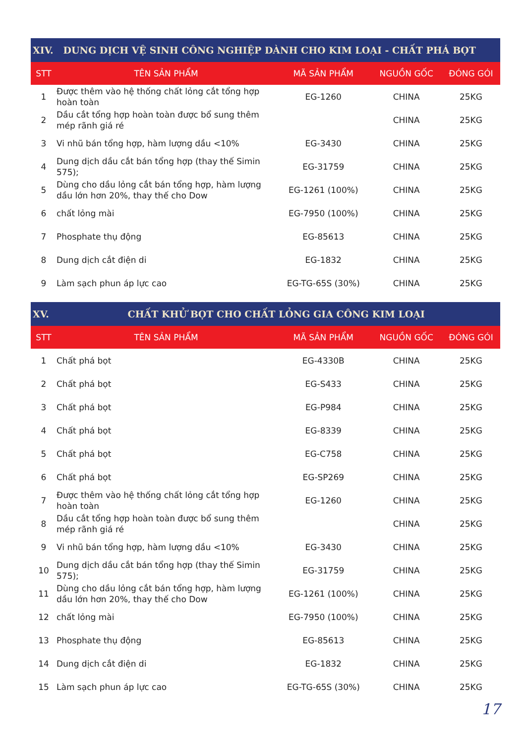| XIV. DUNG DỊCH VỆ SINH CÔNG NGHIỆP DÀNH CHO KIM LOẠI - CHẤT PHÁ BỌT | | | | |
| --- | --- | --- | --- | --- |
| STT | TÊN SẢN PHẨM | MÃ SẢN PHẨM | NGUỒN GỐC | ĐÓNG GÓI |
| 1 | Được thêm vào hệ thống chất lỏng cắt tổng hợp hoàn toàn | EG-1260 | CHINA | 25KG |
| 2 | Dầu cắt tổng hợp hoàn toàn được bổ sung thêm mép rãnh giá ré | | CHINA | 25KG |
| 3 | Vi nhũ bán tổng hợp, hàm lượng dầu <10% | EG-3430 | CHINA | 25KG |
| 4 | Dung dịch dầu cắt bán tổng hợp (thay thế Simin 575); | EG-31759 | CHINA | 25KG |
| 5 | Dùng cho dầu lỏng cắt bán tổng hợp, hàm lượng dầu lớn hơn 20%, thay thế cho Dow | EG-1261 (100%) | CHINA | 25KG |
| 6 | chất lỏng mài | EG-7950 (100%) | CHINA | 25KG |
| 7 | Phosphate thụ động | EG-85613 | CHINA | 25KG |
| 8 | Dung dịch cắt điện di | EG-1832 | CHINA | 25KG |
| 9 | Làm sạch phun áp lực cao | EG-TG-65S (30%) | CHINA | 25KG |
| XV. CHẤT KHỬ BỌT CHO CHẤT LỎNG GIA CÔNG KIM LOẠI | | | | |
| --- | --- | --- | --- | --- |
| STT | TÊN SẢN PHẨM | MÃ SẢN PHẨM | NGUỒN GỐC | ĐÓNG GÓI |
| 1 | Chất phá bọt | EG-4330B | CHINA | 25KG |
| 2 | Chất phá bọt | EG-S433 | CHINA | 25KG |
| 3 | Chất phá bọt | EG-P984 | CHINA | 25KG |
| 4 | Chất phá bọt | EG-8339 | CHINA | 25KG |
| 5 | Chất phá bọt | EG-C758 | CHINA | 25KG |
| 6 | Chất phá bọt | EG-SP269 | CHINA | 25KG |
| 7 | Được thêm vào hệ thống chất lỏng cắt tổng hợp hoàn toàn | EG-1260 | CHINA | 25KG |
| 8 | Dầu cắt tổng hợp hoàn toàn được bổ sung thêm mép rãnh giá ré | | CHINA | 25KG |
| 9 | Vi nhũ bán tổng hợp, hàm lượng dầu <10% | EG-3430 | CHINA | 25KG |
| 10 | Dung dịch dầu cắt bán tổng hợp (thay thế Simin 575); | EG-31759 | CHINA | 25KG |
| 11 | Dùng cho dầu lỏng cắt bán tổng hợp, hàm lượng dầu lớn hơn 20%, thay thế cho Dow | EG-1261 (100%) | CHINA | 25KG |
| 12 | chất lỏng mài | EG-7950 (100%) | CHINA | 25KG |
| 13 | Phosphate thụ động | EG-85613 | CHINA | 25KG |
| 14 | Dung dịch cắt điện di | EG-1832 | CHINA | 25KG |
| 15 | Làm sạch phun áp lực cao | EG-TG-65S (30%) | CHINA | 25KG |
17